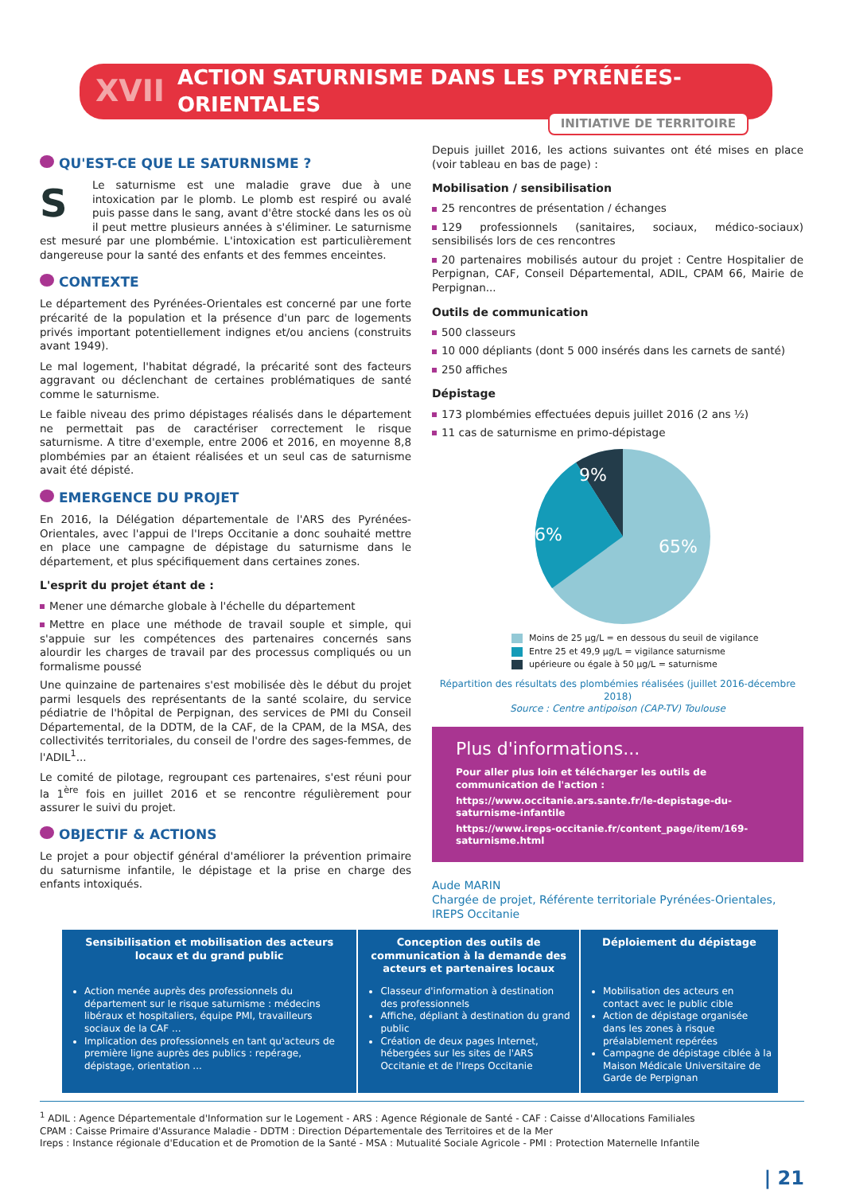XVII ACTION SATURNISME DANS LES PYRÉNÉES-ORIENTALES
INITIATIVE DE TERRITOIRE
QU'EST-CE QUE LE SATURNISME ?
SLe saturnisme est une maladie grave due à une intoxication par le plomb. Le plomb est respiré ou avalé puis passe dans le sang, avant d'être stocké dans les os où il peut mettre plusieurs années à s'éliminer. Le saturnisme est mesuré par une plombémie. L'intoxication est particulièrement dangereuse pour la santé des enfants et des femmes enceintes.
CONTEXTE
Le département des Pyrénées-Orientales est concerné par une forte précarité de la population et la présence d'un parc de logements privés important potentiellement indignes et/ou anciens (construits avant 1949).
Le mal logement, l'habitat dégradé, la précarité sont des facteurs aggravant ou déclenchant de certaines problématiques de santé comme le saturnisme.
Le faible niveau des primo dépistages réalisés dans le département ne permettait pas de caractériser correctement le risque saturnisme. A titre d'exemple, entre 2006 et 2016, en moyenne 8,8 plombémies par an étaient réalisées et un seul cas de saturnisme avait été dépisté.
EMERGENCE DU PROJET
En 2016, la Délégation départementale de l'ARS des Pyrénées-Orientales, avec l'appui de l'Ireps Occitanie a donc souhaité mettre en place une campagne de dépistage du saturnisme dans le département, et plus spécifiquement dans certaines zones.
L'esprit du projet étant de :
Mener une démarche globale à l'échelle du département
Mettre en place une méthode de travail souple et simple, qui s'appuie sur les compétences des partenaires concernés sans alourdir les charges de travail par des processus compliqués ou un formalisme poussé
Une quinzaine de partenaires s'est mobilisée dès le début du projet parmi lesquels des représentants de la santé scolaire, du service pédiatrie de l'hôpital de Perpignan, des services de PMI du Conseil Départemental, de la DDTM, de la CAF, de la CPAM, de la MSA, des collectivités territoriales, du conseil de l'ordre des sages-femmes, de l'ADIL<sup>1</sup>...
Le comité de pilotage, regroupant ces partenaires, s'est réuni pour la 1<sup>ère</sup> fois en juillet 2016 et se rencontre régulièrement pour assurer le suivi du projet.
OBJECTIF & ACTIONS
Le projet a pour objectif général d'améliorer la prévention primaire du saturnisme infantile, le dépistage et la prise en charge des enfants intoxiqués.
Depuis juillet 2016, les actions suivantes ont été mises en place (voir tableau en bas de page) :
Mobilisation / sensibilisation
25 rencontres de présentation / échanges
129 professionnels (sanitaires, sociaux, médico-sociaux) sensibilisés lors de ces rencontres
20 partenaires mobilisés autour du projet : Centre Hospitalier de Perpignan, CAF, Conseil Départemental, ADIL, CPAM 66, Mairie de Perpignan...
Outils de communication
500 classeurs
10 000 dépliants (dont 5 000 insérés dans les carnets de santé)
250 affiches
Dépistage
173 plombémies effectuées depuis juillet 2016 (2 ans ½)
11 cas de saturnisme en primo-dépistage
9%
26%
65%
Moins de 25 µg/L = en dessous du seuil de vigilance
Entre 25 et 49,9 µg/L = vigilance saturnisme
upérieure ou égale à 50 µg/L = saturnisme
Répartition des résultats des plombémies réalisées (juillet 2016-décembre 2018)
Source : Centre antipoison (CAP-TV) Toulouse
Plus d'informations...
Pour aller plus loin et télécharger les outils de communication de l'action :
https://www.occitanie.ars.sante.fr/le-depistage-du-saturnisme-infantile
https://www.ireps-occitanie.fr/content_page/item/169-saturnisme.html
Aude MARIN
Chargée de projet, Référente territoriale Pyrénées-Orientales,
IREPS Occitanie
| Sensibilisation et mobilisation des acteurs locaux et du grand public | Conception des outils de communication à la demande des acteurs et partenaires locaux | Déploiement du dépistage |
| --- | --- | --- |
| Action menée auprès des professionnels du département sur le risque saturnisme : médecins libéraux et hospitaliers, équipe PMI, travailleurs sociaux de la CAF ... Implication des professionnels en tant qu'acteurs de première ligne auprès des publics : repérage, dépistage, orientation ... | Classeur d'information à destination des professionnels Affiche, dépliant à destination du grand public Création de deux pages Internet, hébergées sur les sites de l'ARS Occitanie et de l'Ireps Occitanie | Mobilisation des acteurs en contact avec le public cible Action de dépistage organisée dans les zones à risque préalablement repérées Campagne de dépistage ciblée à la Maison Médicale Universitaire de Garde de Perpignan |
<sup>1</sup> ADIL : Agence Départementale d'Information sur le Logement - ARS : Agence Régionale de Santé - CAF : Caisse d'Allocations Familiales
CPAM : Caisse Primaire d'Assurance Maladie - DDTM : Direction Départementale des Territoires et de la Mer
Ireps : Instance régionale d'Education et de Promotion de la Santé - MSA : Mutualité Sociale Agricole - PMI : Protection Maternelle Infantile
| 21